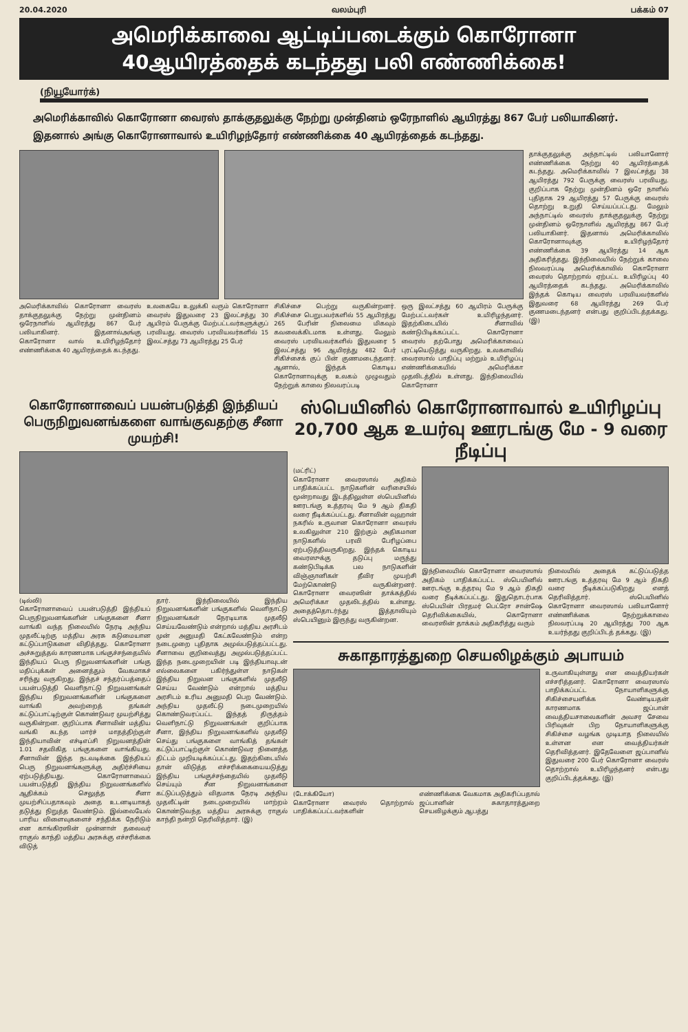20.04.2020 வலம்புரி பக்கம் 07
அமெரிக்காவை ஆட்டிப்படைக்கும் கொரோனா
40ஆயிரத்தைக் கடந்தது பலி எண்ணிக்கை!
(நியூயோர்க்)
அமெரிக்காவில் கொரோனா வைரஸ் தாக்குதலுக்கு நேற்று முன்தினம் ஒரேநாளில் ஆயிரத்து 867 பேர் பலியாகினர். இதனால் அங்கு கொரோனாவால் உயிரிழந்தோர் எண்ணிக்கை 40 ஆயிரத்தைக் கடந்தது.
அமெரிக்காவில் கொரோனா வைரஸ் தாக்குதலுக்கு நேற்று முன்தினம் ஒரேநாளில் ஆயிரத்து 867 பேர் பலியாகினர். இதனால்அங்கு கொரோனா வால் உயிரிழந்தோர் எண்ணிக்கை 40 ஆயிரத்தைக் கடந்தது.
உலகையே உலுக்கி வரும் கொரோனா வைரஸ் இதுவரை 23 இலட்சத்து 30 ஆயிரம் பேருக்கு மேற்பட்டவர்களுக்குப் பரவியது. வைரஸ் பரவியவர்களில் 15 இலட்சத்து 73 ஆயிரத்து 25 பேர்
சிகிச்சை பெற்று வருகின்றனர். சிகிச்சை பெறுபவர்களில் 55 ஆயிரத்து 265 பேரின் நிலைமை மிகவும் கவலைக்கிடமாக உள்ளது. மேலும் வைரஸ் பரவியவர்களில் இதுவரை 5 இலட்சத்து 96 ஆயிரத்து 482 பேர் சிகிச்சைக் குப் பின் குணமடைந்தனர். ஆனால், இந்தக் கொடிய கொரோனாவுக்கு உலகம் முழுவதும் நேற்றுக் காலை நிலவரப்படி
ஒரு இலட்சத்து 60 ஆயிரம் பேருக்கு மேற்பட்டவர்கள் உயிரிழந்தனர். இதற்கிடையில் சீனாவில் கண்டுபிடிக்கப்பட்ட கொரோனா வைரஸ் தற்போது அமெரிக்காவைப் புரட்டியெடுத்து வருகிறது. உலகளவில் வைரஸால் பாதிப்பு மற்றும் உயிரிழப்பு எண்ணிக்கையில் அமெரிக்கா முதலிடத்தில் உள்ளது. இந்நிலையில் கொரோனா
தாக்குதலுக்கு அந்நாட்டில் பலியானோர் எண்ணிக்கை நேற்று 40 ஆயிரத்தைக் கடந்தது. அமெரிக்காவில் 7 இலட்சத்து 38 ஆயிரத்து 792 பேருக்கு வைரஸ் பரவியது. குறிப்பாக நேற்று முன்தினம் ஒரே நாளில் புதிதாக 29 ஆயிரத்து 57 பேருக்கு வைரஸ் தொற்று உறுதி செய்யப்பட்டது. மேலும் அந்நாட்டில் வைரஸ் தாக்குதலுக்கு நேற்று முன்தினம் ஒரேநாளில் ஆயிரத்து 867 பேர் பலியாகினர். இதனால் அமெரிக்காவில் கொரோனாவுக்கு உயிரிழந்தோர் எண்ணிக்கை 39 ஆயிரத்து 14 ஆக அதிகரித்தது. இந்நிலையில் நேற்றுக் காலை நிலவரப்படி அமெரிக்காவில் கொரோனா வைரஸ் தொற்றால் ஏற்பட்ட உயிரிழப்பு 40 ஆயிரத்தைக் கடந்தது. அமெரிக்காவில் இந்தக் கொடிய வைரஸ் பரவியவர்களில் இதுவரை 68 ஆயிரத்து 269 பேர் குணமடைந்தனர் என்பது குறிப்பிடத்தக்கது. (இ)
கொரோனாவைப் பயன்படுத்தி இந்தியப் பெருநிறுவனங்களை வாங்குவதற்கு சீனா முயற்சி!
(டில்லி)
கொரோனாவைப் பயன்படுத்தி இந்தியப் பெருநிறுவனங்களின் பங்குகளை சீனா வாங்கி வந்த நிலையில் நேரடி அந்நிய முதலீட்டிற்கு மத்திய அரசு கடுமையான கட்டுப்பாடுகளை விதித்தது. கொரோனா அச்சுறுத்தல் காரணமாக பங்குச்சந்தையில் இந்தியப் பெரு நிறுவனங்களின் பங்கு மதிப்புக்கள் அனைத்தும் வேகமாகச் சரிந்து வருகிறது. இந்தச் சந்தர்ப்பத்தைப் பயன்படுத்தி வெளிநாட்டு நிறுவனங்கள் இந்திய நிறுவனங்களின் பங்குகளை வாங்கி அவற்றைத் தங்கள் கட்டுப்பாட்டிற்குள் கொண்டுவர முயற்சித்து வருகின்றன. குறிப்பாக சீனாவின் மத்திய வங்கி கடந்த மார்ச் மாதத்திற்குள் இந்தியாவின் எச்டிஎப்சி நிறுவனத்தின் 1.01 சதவிகித பங்குகளை வாங்கியது. சீனாவின் இந்த நடவடிக்கை இந்தியப் பெரு நிறுவனங்களுக்கு அதிர்ச்சியை ஏற்படுத்தியது. கொரோனாவைப் பயன்படுத்தி இந்திய நிறுவனங்களில் ஆதிக்கம் செலுத்த சீனா முயற்சிப்பதாகவும் அதை உடனடியாகத் தடுத்து நிறுத்த வேண்டும். இல்லையேல் பாரிய விளைவுகளைச் சந்திக்க நேரிடும் என காங்கிரஸின் முன்னாள் தலைவர் ராகுல் காந்தி மத்திய அரசுக்கு எச்சரிக்கை விடுத்
தார். இந்நிலையில் இந்திய நிறுவனங்களின் பங்குகளில் வெளிநாட்டு நிறுவனங்கள் நேரடியாக முதலீடு செய்யவேண்டும் என்றால் மத்திய அரசிடம் முன் அனுமதி கேட்கவேண்டும் என்ற நடைமுறை புதிதாக அமுல்படுத்தப்பட்டது. சீனாவை குறிவைத்து அமுல்படுத்தப்பட்ட இந்த நடைமுறையின் படி இந்தியாவுடன் எல்லைகளை பகிர்ந்துள்ள நாடுகள் இந்திய நிறுவன பங்குகளில் முதலீடு செய்ய வேண்டும் என்றால் மத்திய அரசிடம் உரிய அனுமதி பெற வேண்டும். அந்நிய முதலீட்டு நடைமுறையில் கொண்டுவரப்பட்ட இந்தத் திருத்தம் வெளிநாட்டு நிறுவனங்கள் குறிப்பாக சீனா, இந்திய நிறுவனங்களில் முதலீடு செய்து பங்குகளை வாங்கித் தங்கள் கட்டுப்பாட்டிற்குள் கொண்டுவர நினைத்த திட்டம் முறியடிக்கப்பட்டது. இதற்கிடையில் தான் விடுத்த எச்சரிக்கையையடுத்து இந்திய பங்குச்சந்தையில் முதலீடு செய்யும் சீன நிறுவனங்களை கட்டுப்படுத்தும் விதமாக நேரடி அந்நிய முதலீட்டின் நடைமுறையில் மாற்றம் கொண்டுவந்த மத்திய அரசுக்கு ராகுல் காந்தி நன்றி தெரிவித்தார். (இ)
ஸ்பெயினில் கொரோனாவால் உயிரிழப்பு 20,700 ஆக உயர்வு ஊரடங்கு மே - 9 வரை நீடிப்பு
(மட்ரிட்)
கொரோனா வைரஸால் அதிகம் பாதிக்கப்பட்ட நாடுகளின் வரிசையில் மூன்றாவது இடத்திலுள்ள ஸ்பெயினில் ஊரடங்கு உத்தரவு மே 9 ஆம் திகதி வரை நீடிக்கப்பட்டது. சீனாவின் வுஹான் நகரில் உருவான கொரோனா வைரஸ் உலகிலுள்ள 210 இற்கும் அதிகமான நாடுகளில் பரவி பேரிழப்பை ஏற்படுத்திவருகிறது. இந்தக் கொடிய வைரஸுக்கு தடுப்பு மருந்து கண்டுபிடிக்க பல நாடுகளின் விஞ்ஞானிகள் தீவிர முயற்சி மேற்கொண்டு வருகின்றனர். கொரோனா வைரஸின் தாக்கத்தில் அமெரிக்கா முதலிடத்தில் உள்ளது. அதைத்தொடர்ந்து இத்தாலியும் ஸ்பெயினும் இருந்து வருகின்றன.
இந்நிலையில் கொரோனா வைரஸால் அதிகம் பாதிக்கப்பட்ட ஸ்பெயினில் ஊரடங்கு உத்தரவு மே 9 ஆம் திகதி வரை நீடிக்கப்பட்டது. இதுதொடர்பாக ஸ்பெயின் பிரதமர் பெட்ரோ சான்ஷே தெரிவிக்கையில், கொரோனா வைரஸின் தாக்கம் அதிகரித்து வரும்
நிலையில் அதைக் கட்டுப்படுத்த ஊரடங்கு உத்தரவு மே 9 ஆம் திகதி வரை நீடிக்கப்படுகிறது எனத் தெரிவித்தார். ஸ்பெயினில் கொரோனா வைரஸால் பலியானோர் எண்ணிக்கை நேற்றுக்காலை நிலவரப்படி 20 ஆயிரத்து 700 ஆக உயர்ந்தது குறிப்பிடத் தக்கது. (இ)
சுகாதாரத்துறை செயலிழக்கும் அபாயம்
(டோக்கியோ)
கொரோனா வைரஸ் தொற்றால் பாதிக்கப்பட்டவர்களின்
எண்ணிக்கை வேகமாக அதிகரிப்பதால் ஜப்பானின் சுகாதாரத்துறை செயலிழக்கும் ஆபத்து
உருவாகியுள்ளது என வைத்தியர்கள் எச்சரித்தனர். கொரோனா வைரஸால் பாதிக்கப்பட்ட நோயாளிகளுக்கு சிகிச்சையளிக்க வேண்டியதன் காரணமாக ஜப்பான் வைத்தியசாலைகளின் அவசர சேவை பிரிவுகள் பிற நோயாளிகளுக்கு சிகிச்சை வழங்க முடியாத நிலையில் உள்ளன என வைத்தியர்கள் தெரிவித்தனர். இதேவேளை ஜப்பானில் இதுவரை 200 பேர் கொரோனா வைரஸ் தொற்றால் உயிரிழந்தனர் என்பது குறிப்பிடத்தக்கது. (இ)